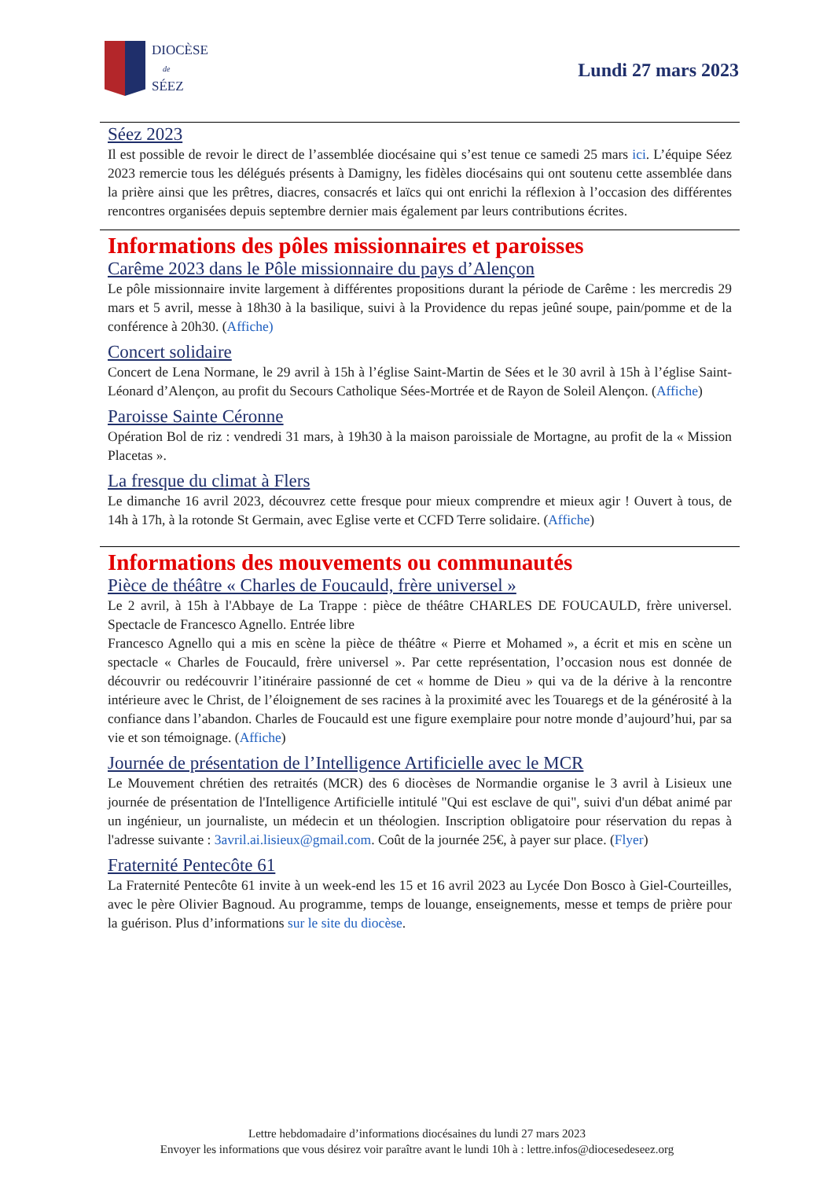DIOCÈSE
de
SÉEZ
Lundi 27 mars 2023
Séez 2023
Il est possible de revoir le direct de l’assemblée diocésaine qui s’est tenue ce samedi 25 mars ici. L’équipe Séez 2023 remercie tous les délégués présents à Damigny, les fidèles diocésains qui ont soutenu cette assemblée dans la prière ainsi que les prêtres, diacres, consacrés et laïcs qui ont enrichi la réflexion à l’occasion des différentes rencontres organisées depuis septembre dernier mais également par leurs contributions écrites.
Informations des pôles missionnaires et paroisses
Carême 2023 dans le Pôle missionnaire du pays d’Alençon
Le pôle missionnaire invite largement à différentes propositions durant la période de Carême : les mercredis 29 mars et 5 avril, messe à 18h30 à la basilique, suivi à la Providence du repas jeûné soupe, pain/pomme et de la conférence à 20h30. (Affiche)
Concert solidaire
Concert de Lena Normane, le 29 avril à 15h à l’église Saint-Martin de Sées et le 30 avril à 15h à l’église Saint-Léonard d’Alençon, au profit du Secours Catholique Sées-Mortrée et de Rayon de Soleil Alençon. (Affiche)
Paroisse Sainte Céronne
Opération Bol de riz : vendredi 31 mars, à 19h30 à la maison paroissiale de Mortagne, au profit de la « Mission Placetas ».
La fresque du climat à Flers
Le dimanche 16 avril 2023, découvrez cette fresque pour mieux comprendre et mieux agir ! Ouvert à tous, de 14h à 17h, à la rotonde St Germain, avec Eglise verte et CCFD Terre solidaire. (Affiche)
Informations des mouvements ou communautés
Pièce de théâtre « Charles de Foucauld, frère universel »
Le 2 avril, à 15h à l'Abbaye de La Trappe : pièce de théâtre CHARLES DE FOUCAULD, frère universel. Spectacle de Francesco Agnello. Entrée libre
Francesco Agnello qui a mis en scène la pièce de théâtre « Pierre et Mohamed », a écrit et mis en scène un spectacle « Charles de Foucauld, frère universel ». Par cette représentation, l’occasion nous est donnée de découvrir ou redécouvrir l’itinéraire passionné de cet « homme de Dieu » qui va de la dérive à la rencontre intérieure avec le Christ, de l’éloignement de ses racines à la proximité avec les Touaregs et de la générosité à la confiance dans l’abandon. Charles de Foucauld est une figure exemplaire pour notre monde d’aujourd’hui, par sa vie et son témoignage. (Affiche)
Journée de présentation de l’Intelligence Artificielle avec le MCR
Le Mouvement chrétien des retraités (MCR) des 6 diocèses de Normandie organise le 3 avril à Lisieux une journée de présentation de l'Intelligence Artificielle intitulé "Qui est esclave de qui", suivi d'un débat animé par un ingénieur, un journaliste, un médecin et un théologien. Inscription obligatoire pour réservation du repas à l'adresse suivante : 3avril.ai.lisieux@gmail.com. Coût de la journée 25€, à payer sur place. (Flyer)
Fraternité Pentecôte 61
La Fraternité Pentecôte 61 invite à un week-end les 15 et 16 avril 2023 au Lycée Don Bosco à Giel-Courteilles, avec le père Olivier Bagnoud. Au programme, temps de louange, enseignements, messe et temps de prière pour la guérison. Plus d’informations sur le site du diocèse.
Lettre hebdomadaire d’informations diocésaines du lundi 27 mars 2023
Envoyer les informations que vous désirez voir paraître avant le lundi 10h à : lettre.infos@diocesedeseez.org